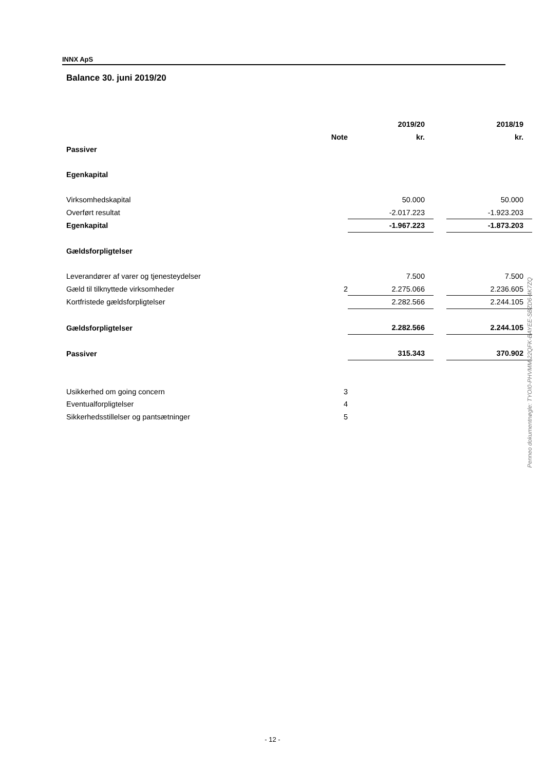INNX ApS
Balance 30. juni 2019/20
| | | 2019/20 | | 2018/19 |
| --- | --- | --- | --- | --- |
| | Note | kr. | | kr. |
| Passiver | | | | |
| Egenkapital | | | | |
| Virksomhedskapital | | 50.000 | | 50.000 |
| Overført resultat | | -2.017.223 | | -1.923.203 |
| Egenkapital | | -1.967.223 | | -1.873.203 |
| Gældsforpligtelser | | | | |
| Leverandører af varer og tjenesteydelser | | 7.500 | | 7.500 |
| Gæld til tilknyttede virksomheder | 2 | 2.275.066 | | 2.236.605 |
| Kortfristede gældsforpligtelser | | 2.282.566 | | 2.244.105 |
| Gældsforpligtelser | | 2.282.566 | | 2.244.105 |
| Passiver | | 315.343 | | 370.902 |
| Usikkerhed om going concern | 3 | | | |
| Eventualforpligtelser | 4 | | | |
| Sikkerhedsstillelser og pantsætninger | 5 | | | |
Penneo dokumentnøgle: TYOI0-PHVMM-22QFK-BAYEE-SBZD6-4K7ZQ
- 12 -